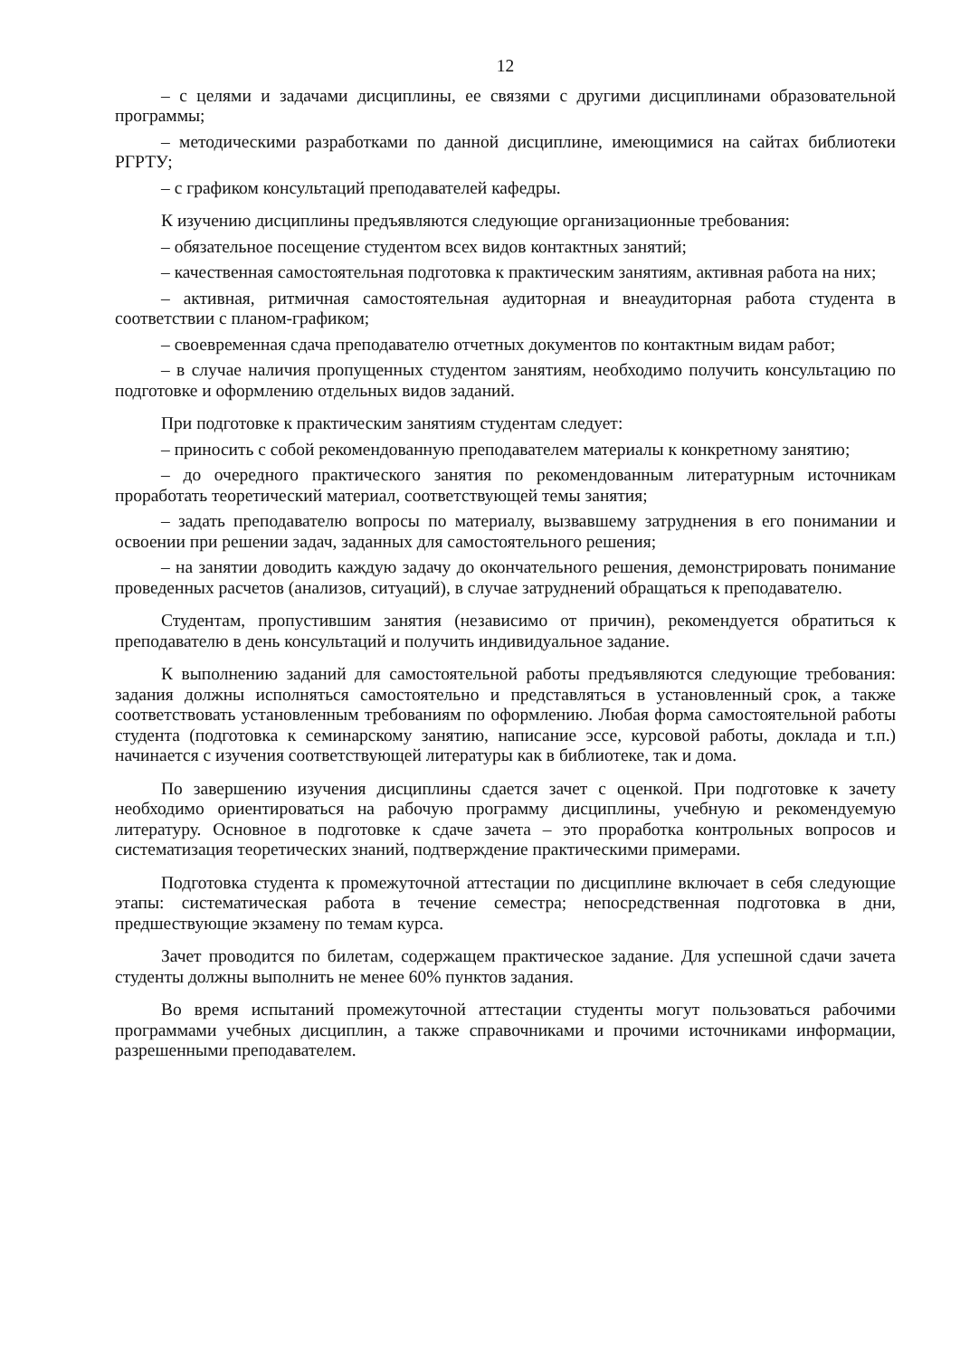12
– с целями и задачами дисциплины, ее связями с другими дисциплинами образовательной программы;
– методическими разработками по данной дисциплине, имеющимися на сайтах библиотеки РГРТУ;
– с графиком консультаций преподавателей кафедры.
К изучению дисциплины предъявляются следующие организационные требования:
– обязательное посещение студентом всех видов контактных занятий;
– качественная самостоятельная подготовка к практическим занятиям, активная работа на них;
– активная, ритмичная самостоятельная аудиторная и внеаудиторная работа студента в соответствии с планом-графиком;
– своевременная сдача преподавателю отчетных документов по контактным видам работ;
– в случае наличия пропущенных студентом занятиям, необходимо получить консультацию по подготовке и оформлению отдельных видов заданий.
При подготовке к практическим занятиям студентам следует:
– приносить с собой рекомендованную преподавателем материалы к конкретному занятию;
– до очередного практического занятия по рекомендованным литературным источникам проработать теоретический материал, соответствующей темы занятия;
– задать преподавателю вопросы по материалу, вызвавшему затруднения в его понимании и освоении при решении задач, заданных для самостоятельного решения;
– на занятии доводить каждую задачу до окончательного решения, демонстрировать понимание проведенных расчетов (анализов, ситуаций), в случае затруднений обращаться к преподавателю.
Студентам, пропустившим занятия (независимо от причин), рекомендуется обратиться к преподавателю в день консультаций и получить индивидуальное задание.
К выполнению заданий для самостоятельной работы предъявляются следующие требования: задания должны исполняться самостоятельно и представляться в установленный срок, а также соответствовать установленным требованиям по оформлению. Любая форма самостоятельной работы студента (подготовка к семинарскому занятию, написание эссе, курсовой работы, доклада и т.п.) начинается с изучения соответствующей литературы как в библиотеке, так и дома.
По завершению изучения дисциплины сдается зачет с оценкой. При подготовке к зачету необходимо ориентироваться на рабочую программу дисциплины, учебную и рекомендуемую литературу. Основное в подготовке к сдаче зачета – это проработка контрольных вопросов и систематизация теоретических знаний, подтверждение практическими примерами.
Подготовка студента к промежуточной аттестации по дисциплине включает в себя следующие этапы: систематическая работа в течение семестра; непосредственная подготовка в дни, предшествующие экзамену по темам курса.
Зачет проводится по билетам, содержащем практическое задание. Для успешной сдачи зачета студенты должны выполнить не менее 60% пунктов задания.
Во время испытаний промежуточной аттестации студенты могут пользоваться рабочими программами учебных дисциплин, а также справочниками и прочими источниками информации, разрешенными преподавателем.